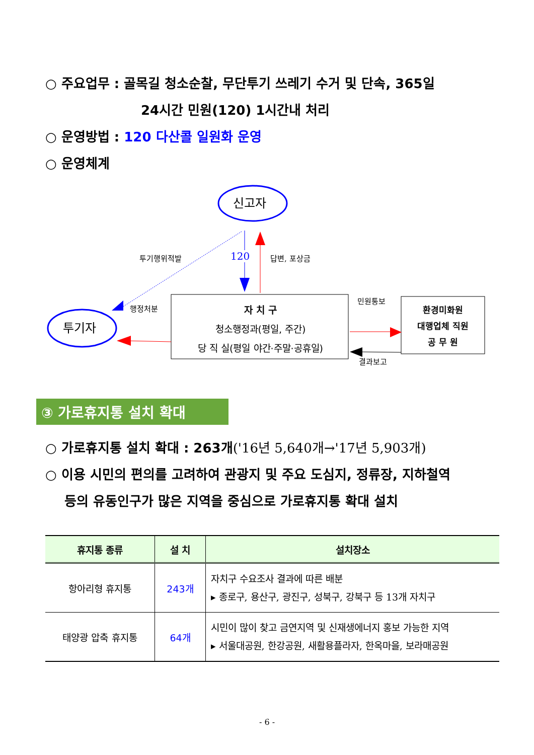○ 주요업무 : 골목길 청소순찰, 무단투기 쓰레기 수거 및 단속, 365일
24시간 민원(120) 1시간내 처리
○ 운영방법 : 120 다산콜 일원화 운영
○ 운영체계
신고자
투기자
투기행위적발 120 답변, 포상금
행정처분
민원통보
결과보고
자 치 구
청소행정과(평일, 주간)
당 직 실(평일 야간·주말·공휴일)
환경미화원
대행업체 직원
공 무 원
③ 가로휴지통 설치 확대
○ 가로휴지통 설치 확대 : 263개('16년 5,640개→'17년 5,903개)
○ 이용 시민의 편의를 고려하여 관광지 및 주요 도심지, 정류장, 지하철역
등의 유동인구가 많은 지역을 중심으로 가로휴지통 확대 설치
| 휴지통 종류 | 설 치 | 설치장소 |
| --- | --- | --- |
| 항아리형 휴지통 | 243개 | 자치구 수요조사 결과에 따른 배분 ▸ 종로구, 용산구, 광진구, 성북구, 강북구 등 13개 자치구 |
| 태양광 압축 휴지통 | 64개 | 시민이 많이 찾고 금연지역 및 신재생에너지 홍보 가능한 지역 ▸ 서울대공원, 한강공원, 새활용플라자, 한옥마을, 보라매공원 |
- 6 -